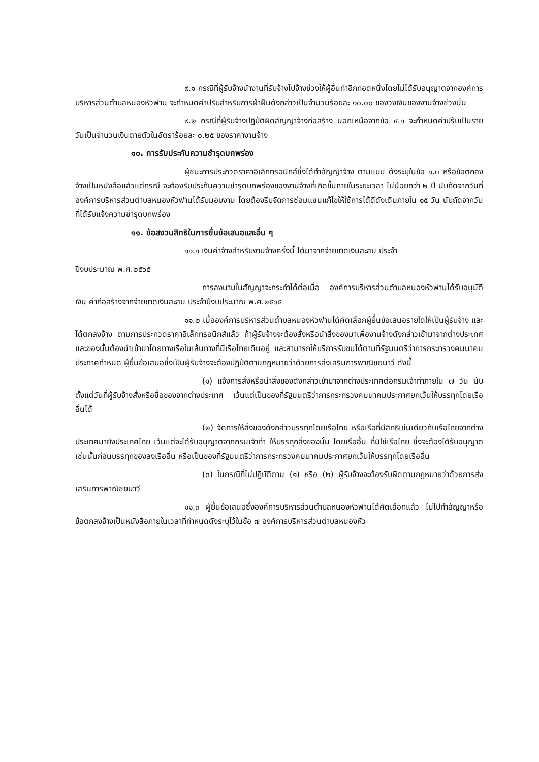๙.๑ กรณีที่ผู้รับจ้างนำงานที่รับจ้างไปจ้างช่วงให้ผู้อื่นทำอีกทอดหนึ่งโดยไม่ได้รับอนุญาตจากองค์การบริหารส่วนตำบลหนองหัวฟาน จะกำหนดค่าปรับสำหรับการฝ่าฝืนดังกล่าวเป็นจำนวนร้อยละ ๑๐.๐๐ ของวงเงินของงานจ้างช่วงนั้น
๙.๒ กรณีที่ผู้รับจ้างปฏิบัติผิดสัญญาจ้างก่อสร้าง นอกเหนือจากข้อ ๙.๑ จะกำหนดค่าปรับเป็นรายวันเป็นจำนวนเงินตายตัวในอัตราร้อยละ ๐.๒๕ ของราคางานจ้าง
๑๐. การรับประกันความชำรุดบกพร่อง
ผู้ชนะการประกวดราคาอิเล็กทรอนิกส์ซึ่งได้ทำสัญญาจ้าง ตามแบบ ดังระบุในข้อ ๑.๓ หรือข้อตกลงจ้างเป็นหนังสือแล้วแต่กรณี จะต้องรับประกันความชำรุดบกพร่องของงานจ้างที่เกิดขึ้นภายในระยะเวลา ไม่น้อยกว่า ๒ ปี นับถัดจากวันที่องค์การบริหารส่วนตำบลหนองหัวฟานได้รับมอบงาน โดยต้องรีบจัดการซ่อมแซมแก้ไขให้ใช้การได้ดีดังเดิมภายใน ๑๕ วัน นับถัดจากวันที่ได้รับแจ้งความชำรุดบกพร่อง
๑๑. ข้อสงวนสิทธิในการยื่นข้อเสนอและอื่น ๆ
๑๑.๑ เงินค่าจ้างสำหรับงานจ้างครั้งนี้ ได้มาจากจ่ายขาดเงินสะสม ประจำ
ปีงบประมาณ พ.ศ.๒๕๖๕
การลงนามในสัญญาจะกระทำได้ต่อเมื่อ องค์การบริหารส่วนตำบลหนองหัวฟานได้รับอนุมัติเงิน ค่าก่อสร้างจากจ่ายขาดเงินสะสม ประจำปีงบประมาณ พ.ศ.๒๕๖๕
๑๑.๒ เมื่อองค์การบริหารส่วนตำบลหนองหัวฟานได้คัดเลือกผู้ยื่นข้อเสนอรายใดให้เป็นผู้รับจ้าง และได้ตกลงจ้าง ตามการประกวดราคาอิเล็กทรอนิกส์แล้ว ถ้าผู้รับจ้างจะต้องสั่งหรือนำสิ่งของมาเพื่องานจ้างดังกล่าวเข้ามาจากต่างประเทศ และของนั้นต้องนำเข้ามาโดยทางเรือในเส้นทางที่มีเรือไทยเดินอยู่ และสามารถให้บริการรับขนได้ตามที่รัฐมนตรีว่าการกระทรวงคมนาคมประกาศกำหนด ผู้ยื่นข้อเสนอซึ่งเป็นผู้รับจ้างจะต้องปฏิบัติตามกฎหมายว่าด้วยการส่งเสริมการพาณิชยนาวี ดังนี้
(๑) แจ้งการสั่งหรือนำสิ่งของดังกล่าวเข้ามาจากต่างประเทศต่อกรมเจ้าท่าภายใน ๗ วัน นับตั้งแต่วันที่ผู้รับจ้างสั่งหรือซื้อของจากต่างประเทศ เว้นแต่เป็นของที่รัฐมนตรีว่าการกระทรวงคมนาคมประกาศยกเว้นให้บรรทุกโดยเรืออื่นได้
(๒) จัดการให้สิ่งของดังกล่าวบรรทุกโดยเรือไทย หรือเรือที่มีสิทธิเช่นเดียวกับเรือไทยจากต่างประเทศมายังประเทศไทย เว้นแต่จะได้รับอนุญาตจากกรมเจ้าท่า ให้บรรทุกสิ่งของนั้น โดยเรืออื่น ที่มิใช่เรือไทย ซึ่งจะต้องได้รับอนุญาตเช่นนั้นก่อนบรรทุกของลงเรืออื่น หรือเป็นของที่รัฐมนตรีว่าการกระทรวงคมนาคมประกาศยกเว้นให้บรรทุกโดยเรืออื่น
(๓) ในกรณีที่ไม่ปฏิบัติตาม (๑) หรือ (๒) ผู้รับจ้างจะต้องรับผิดตามกฎหมายว่าด้วยการส่งเสริมการพาณิชยนาวี
๑๑.๓ ผู้ยื่นข้อเสนอซึ่งองค์การบริหารส่วนตำบลหนองหัวฟานได้คัดเลือกแล้ว ไม่ไปทำสัญญาหรือข้อตกลงจ้างเป็นหนังสือภายในเวลาที่กำหนดดังระบุไว้ในข้อ ๗ องค์การบริหารส่วนตำบลหนองหัว